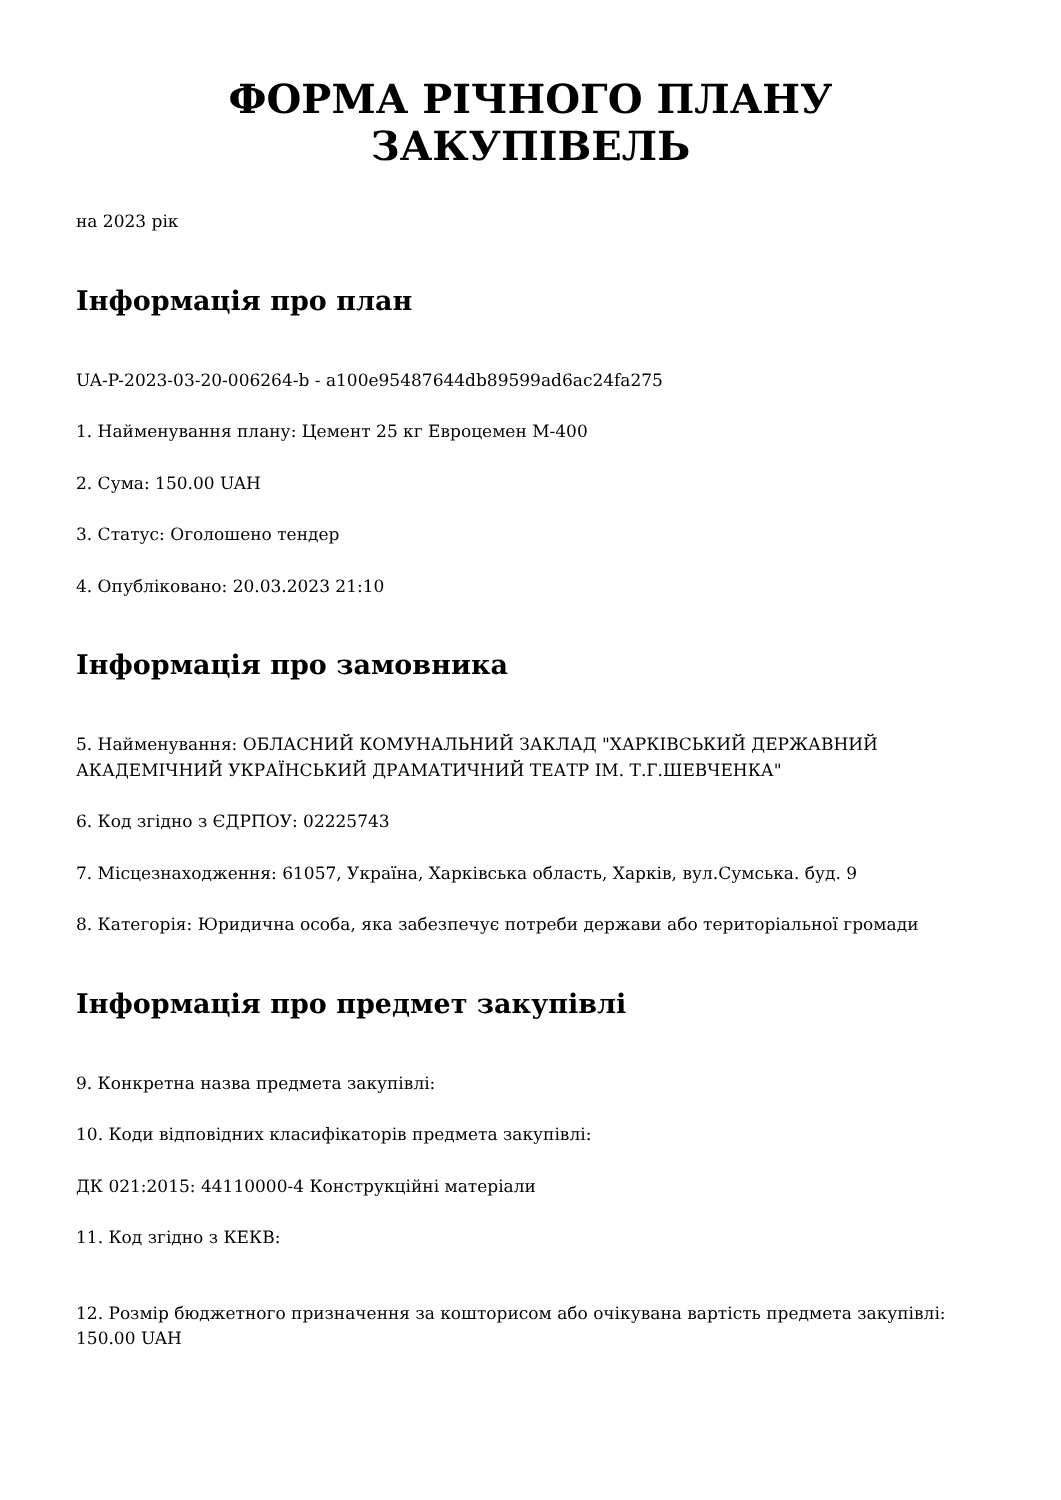ФОРМА РІЧНОГО ПЛАНУ ЗАКУПІВЕЛЬ
на 2023 рік
Інформація про план
UA-P-2023-03-20-006264-b - a100e95487644db89599ad6ac24fa275
1. Найменування плану: Цемент 25 кг Евроцемен М-400
2. Сума: 150.00 UAH
3. Статус: Оголошено тендер
4. Опубліковано: 20.03.2023 21:10
Інформація про замовника
5. Найменування: ОБЛАСНИЙ КОМУНАЛЬНИЙ ЗАКЛАД "ХАРКІВСЬКИЙ ДЕРЖАВНИЙ АКАДЕМІЧНИЙ УКРАЇНСЬКИЙ ДРАМАТИЧНИЙ ТЕАТР ІМ. Т.Г.ШЕВЧЕНКА"
6. Код згідно з ЄДРПОУ: 02225743
7. Місцезнаходження: 61057, Україна, Харківська область, Харків, вул.Сумська. буд. 9
8. Категорія: Юридична особа, яка забезпечує потреби держави або територіальної громади
Інформація про предмет закупівлі
9. Конкретна назва предмета закупівлі:
10. Коди відповідних класифікаторів предмета закупівлі:
ДК 021:2015: 44110000-4 Конструкційні матеріали
11. Код згідно з КЕКВ:
12. Розмір бюджетного призначення за кошторисом або очікувана вартість предмета закупівлі: 150.00 UAH